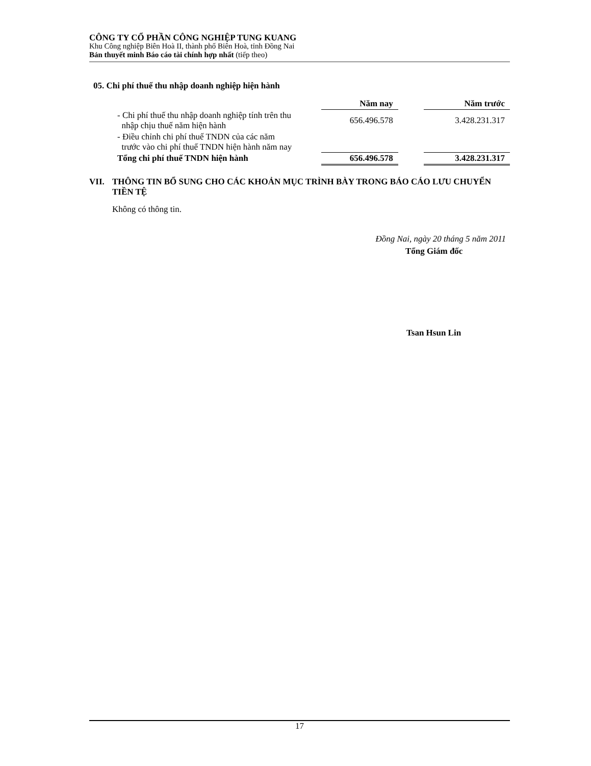CÔNG TY CỔ PHẦN CÔNG NGHIỆP TUNG KUANG
Khu Công nghiệp Biên Hoà II, thành phố Biên Hoà, tỉnh Đồng Nai
Bản thuyết minh Báo cáo tài chính hợp nhất (tiếp theo)
05. Chi phí thuế thu nhập doanh nghiệp hiện hành
| | Năm nay | | Năm trước |
| - Chi phí thuế thu nhập doanh nghiệp tính trên thu nhập chịu thuế năm hiện hành | 656.496.578 | | 3.428.231.317 |
| - Điều chỉnh chi phí thuế TNDN của các năm trước vào chi phí thuế TNDN hiện hành năm nay | | | |
| Tổng chi phí thuế TNDN hiện hành | 656.496.578 | | 3.428.231.317 |
VII. THÔNG TIN BỔ SUNG CHO CÁC KHOẢN MỤC TRÌNH BÀY TRONG BÁO CÁO LƯU CHUYỂN TIỀN TỆ
Không có thông tin.
Đồng Nai, ngày 20 tháng 5 năm 2011
Tổng Giám đốc
Tsan Hsun Lin
17